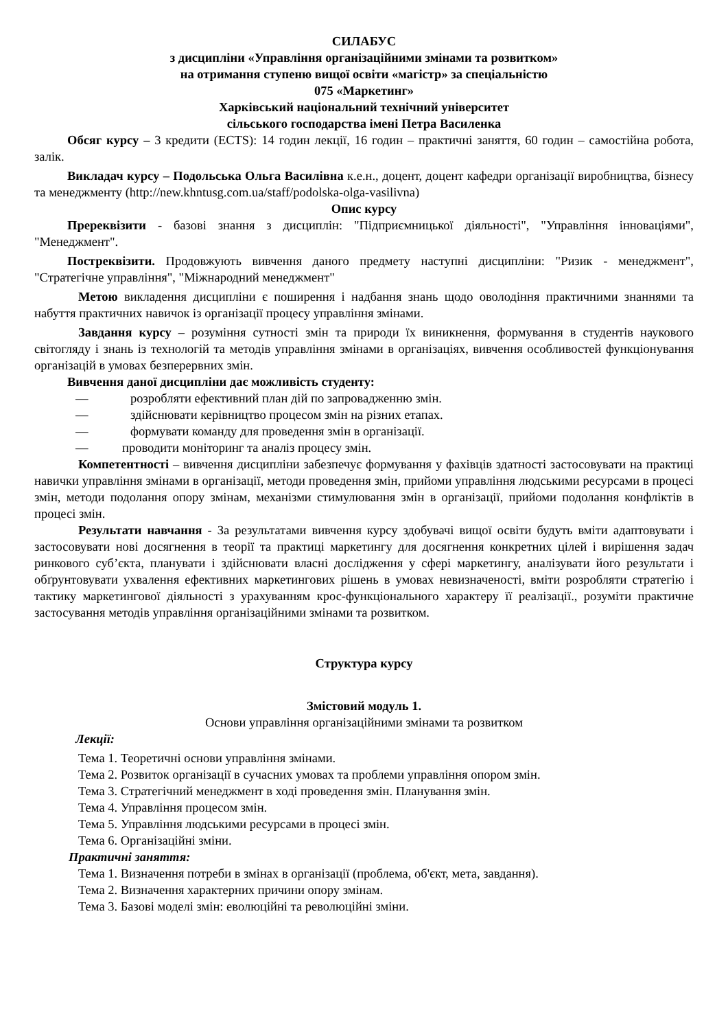СИЛАБУС
з дисципліни «Управління організаційними змінами та розвитком»
на отримання ступеню вищої освіти «магістр» за спеціальністю
075 «Маркетинг»
Харківський національний технічний університет
сільського господарства імені Петра Василенка
Обсяг курсу – 3 кредити (ECTS): 14 годин лекції, 16 годин – практичні заняття, 60 годин – самостійна робота, залік.
Викладач курсу – Подольська Ольга Василівна к.е.н., доцент, доцент кафедри організації виробництва, бізнесу та менеджменту (http://new.khntusg.com.ua/staff/podolska-olga-vasilivna)
Опис курсу
Пререквізити - базові знання з дисциплін: "Підприємницької діяльності", "Управління інноваціями", "Менеджмент".
Постреквізити. Продовжують вивчення даного предмету наступні дисципліни: "Ризик - менеджмент", "Стратегічне управління", "Міжнародний менеджмент"
Метою викладення дисципліни є поширення і надбання знань щодо оволодіння практичними знаннями та набуття практичних навичок із організації процесу управління змінами.
Завдання курсу – розуміння сутності змін та природи їх виникнення, формування в студентів наукового світогляду і знань із технологій та методів управління змінами в організаціях, вивчення особливостей функціонування організацій в умовах безперервних змін.
Вивчення даної дисципліни дає можливість студенту:
— розробляти ефективний план дій по запровадженню змін.
— здійснювати керівництво процесом змін на різних етапах.
— формувати команду для проведення змін в організації.
— проводити моніторинг та аналіз процесу змін.
Компетентності – вивчення дисципліни забезпечує формування у фахівців здатності застосовувати на практиці навички управління змінами в організації, методи проведення змін, прийоми управління людськими ресурсами в процесі змін, методи подолання опору змінам, механізми стимулювання змін в організації, прийоми подолання конфліктів в процесі змін.
Результати навчання - За результатами вивчення курсу здобувачі вищої освіти будуть вміти адаптовувати і застосовувати нові досягнення в теорії та практиці маркетингу для досягнення конкретних цілей і вирішення задач ринкового суб’єкта, планувати і здійснювати власні дослідження у сфері маркетингу, аналізувати його результати і обґрунтовувати ухвалення ефективних маркетингових рішень в умовах невизначеності, вміти розробляти стратегію і тактику маркетингової діяльності з урахуванням крос-функціонального характеру її реалізації., розуміти практичне застосування методів управління організаційними змінами та розвитком.
Структура курсу
Змістовий модуль 1.
Основи управління організаційними змінами та розвитком
Лекції:
Тема 1. Теоретичні основи управління змінами.
Тема 2. Розвиток організації в сучасних умовах та проблеми управління опором змін.
Тема 3. Стратегічний менеджмент в ході проведення змін. Планування змін.
Тема 4. Управління процесом змін.
Тема 5. Управління людськими ресурсами в процесі змін.
Тема 6. Організаційні зміни.
Практичні заняття:
Тема 1. Визначення потреби в змінах в організації (проблема, об'єкт, мета, завдання).
Тема 2. Визначення характерних причини опору змінам.
Тема 3. Базові моделі змін: еволюційні та революційні зміни.